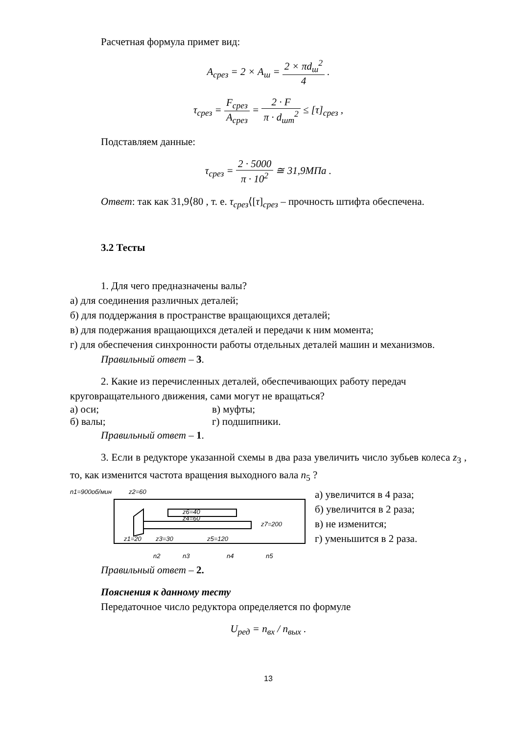Расчетная формула примет вид:
A<sub>срез</sub> = 2 × A<sub>ш</sub> = 2 × πd<sub>ш</sub><sup>2</sup> 4 .
τ<sub>срез</sub> = F<sub>срез</sub> A<sub>срез</sub> = 2 · F π · d<sub>шт</sub><sup>2</sup> ≤ [τ]<sub>срез</sub> ,
Подставляем данные:
τ<sub>срез</sub> = 2 · 5000 π · 10<sup>2</sup> ≅ 31,9МПа .
Ответ: так как 31,9⟨80 , т. е. τ<sub>срез</sub>⟨[τ]<sub>срез</sub> – прочность штифта обеспечена.
3.2 Тесты
1. Для чего предназначены валы?
а) для соединения различных деталей;
б) для поддержания в пространстве вращающихся деталей;
в) для подержания вращающихся деталей и передачи к ним момента;
г) для обеспечения синхронности работы отдельных деталей машин и механизмов.
Правильный ответ – 3.
2. Какие из перечисленных деталей, обеспечивающих работу передач круговращательного движения, сами могут не вращаться?
а) оси; в) муфты;
б) валы; г) подшипники.
Правильный ответ – 1.
3. Если в редукторе указанной схемы в два раза увеличить число зубьев колеса z<sub>3</sub> , то, как изменится частота вращения выходного вала n<sub>5</sub> ?
n1=900об/мин
z2=60
z6=40
z4=60
z7=200
z1=20
z3=30
z5=120
n2
n3
n4
n5
а) увеличится в 4 раза;
б) увеличится в 2 раза;
в) не изменится;
г) уменьшится в 2 раза.
Правильный ответ – 2.
Пояснения к данному тесту
Передаточное число редуктора определяется по формуле
U<sub>ред</sub> = n<sub>вх</sub> / n<sub>вых</sub> .
13